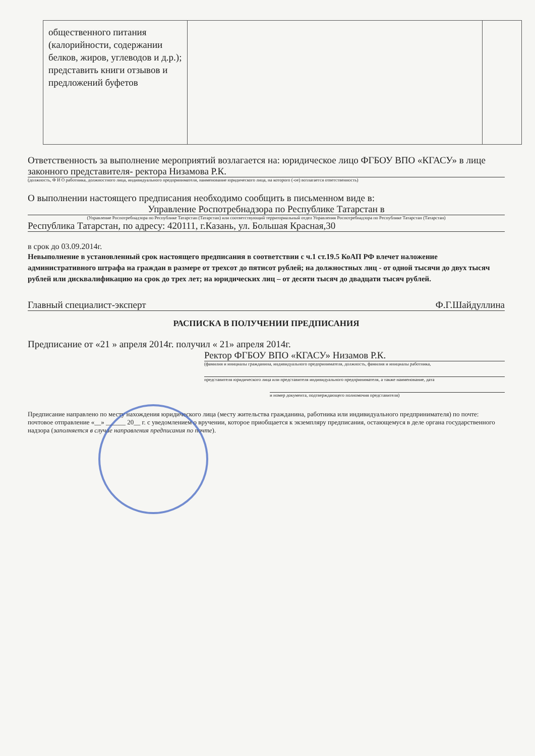| общественного питания (калорийности, содержании белков, жиров, углеводов и д.р.); представить книги отзывов и предложений буфетов | | |
Ответственность за выполнение мероприятий возлагается на: юридическое лицо ФГБОУ ВПО «КГАСУ» в лице законного представителя- ректора Низамова Р.К.
(должность, Ф И О работника, должностного лица, индивидуального предпринимателя, наименование юридического лица, на которого (-ое) возлагается ответственность)
О выполнении настоящего предписания необходимо сообщить в письменном виде в:
Управление Роспотребнадзора по Республике Татарстан в
(Управление Роспотребнадзора по Республике Татарстан (Татарстан) или соответствующий территориальный отдел Управления Роспотребнадзора по Республике Татарстан (Татарстан)
Республика Татарстан, по адресу: 420111, г.Казань, ул. Большая Красная,30
в срок до 03.09.2014г.
Невыполнение в установленный срок настоящего предписания в соответствии с ч.1 ст.19.5 КоАП РФ влечет наложение административного штрафа на граждан в размере от трехсот до пятисот рублей; на должностных лиц - от одной тысячи до двух тысяч рублей или дисквалификацию на срок до трех лет; на юридических лиц – от десяти тысяч до двадцати тысяч рублей.
Главный специалист-эксперт Ф.Г.Шайдуллина
РАСПИСКА В ПОЛУЧЕНИИ ПРЕДПИСАНИЯ
Предписание от «21 » апреля 2014г. получил « 21» апреля 2014г.
Ректор ФГБОУ ВПО «КГАСУ» Низамов Р.К.
(фамилия и инициалы гражданина, индивидуального предпринимателя, должность, фамилия и инициалы работника,
представителя юридического лица или представителя индивидуального предпринимателя, а также наименование, дата
и номер документа, подтверждающего полномочия представителя)
Предписание направлено по месту нахождения юридического лица (месту жительства гражданина, работника или индивидуального предпринимателя) по почте: почтовое отправление «__» ______ 20__ г. с уведомлением о вручении, которое приобщается к экземпляру предписания, остающемуся в деле органа государственного надзора (заполняется в случае направления предписания по почте).